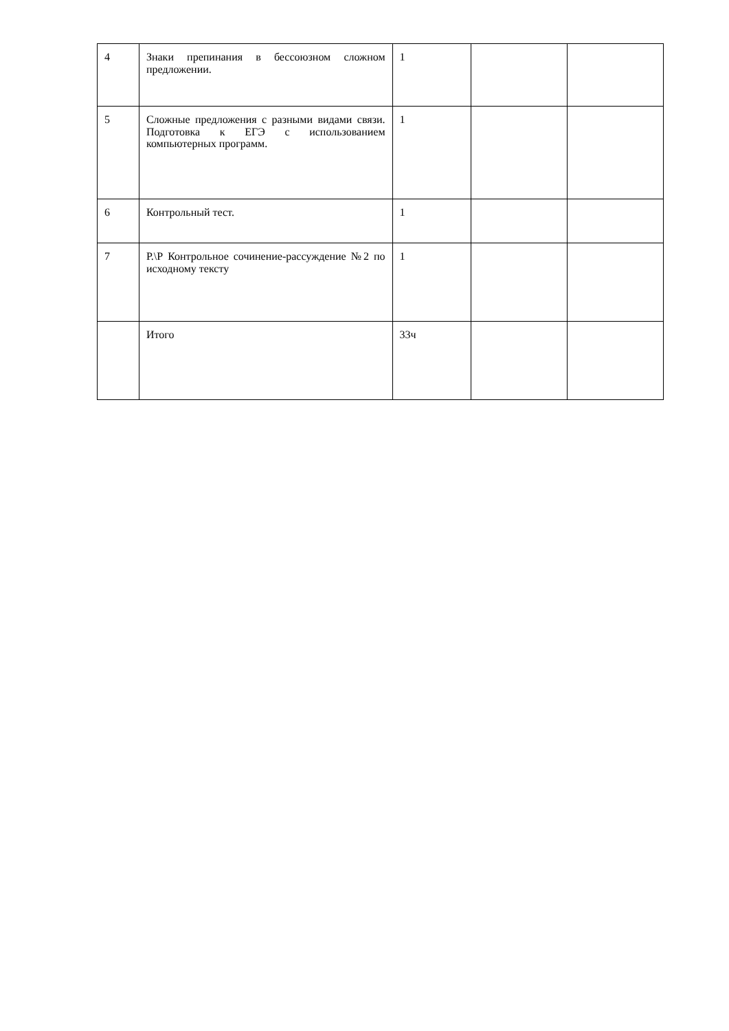| 4 | Знаки препинания в бессоюзном сложном предложении. | 1 | | |
| 5 | Сложные предложения с разными видами связи. Подготовка к ЕГЭ с использованием компьютерных программ. | 1 | | |
| 6 | Контрольный тест. | 1 | | |
| 7 | Р.\Р Контрольное сочинение-рассуждение №2 по исходному тексту | 1 | | |
| | Итого | 33ч | | |